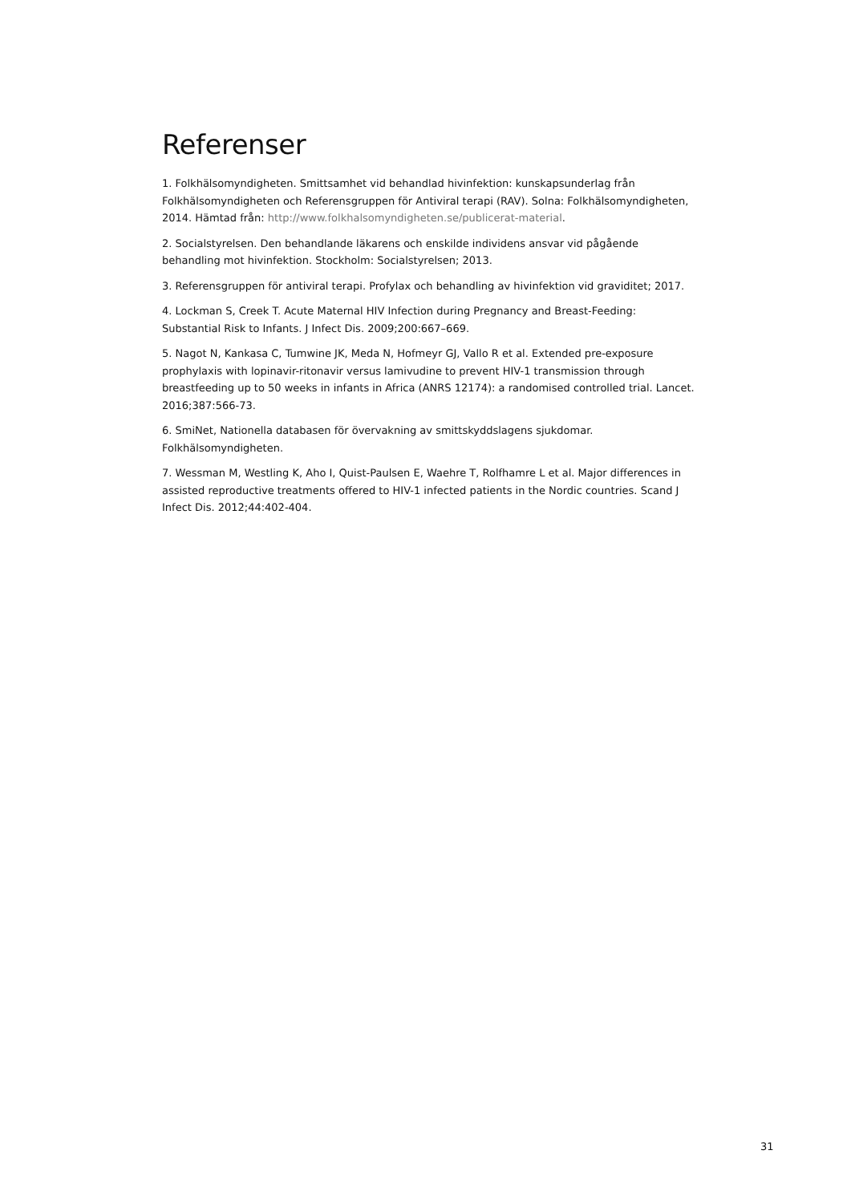Referenser
1. Folkhälsomyndigheten. Smittsamhet vid behandlad hivinfektion: kunskapsunderlag från Folkhälsomyndigheten och Referensgruppen för Antiviral terapi (RAV). Solna: Folkhälsomyndigheten, 2014. Hämtad från: http://www.folkhalsomyndigheten.se/publicerat-material.
2. Socialstyrelsen. Den behandlande läkarens och enskilde individens ansvar vid pågående behandling mot hivinfektion. Stockholm: Socialstyrelsen; 2013.
3. Referensgruppen för antiviral terapi. Profylax och behandling av hivinfektion vid graviditet; 2017.
4. Lockman S, Creek T. Acute Maternal HIV Infection during Pregnancy and Breast-Feeding: Substantial Risk to Infants. J Infect Dis. 2009;200:667–669.
5. Nagot N, Kankasa C, Tumwine JK, Meda N, Hofmeyr GJ, Vallo R et al. Extended pre-exposure prophylaxis with lopinavir-ritonavir versus lamivudine to prevent HIV-1 transmission through breastfeeding up to 50 weeks in infants in Africa (ANRS 12174): a randomised controlled trial. Lancet. 2016;387:566-73.
6. SmiNet, Nationella databasen för övervakning av smittskyddslagens sjukdomar. Folkhälsomyndigheten.
7. Wessman M, Westling K, Aho I, Quist-Paulsen E, Waehre T, Rolfhamre L et al. Major differences in assisted reproductive treatments offered to HIV-1 infected patients in the Nordic countries. Scand J Infect Dis. 2012;44:402-404.
31